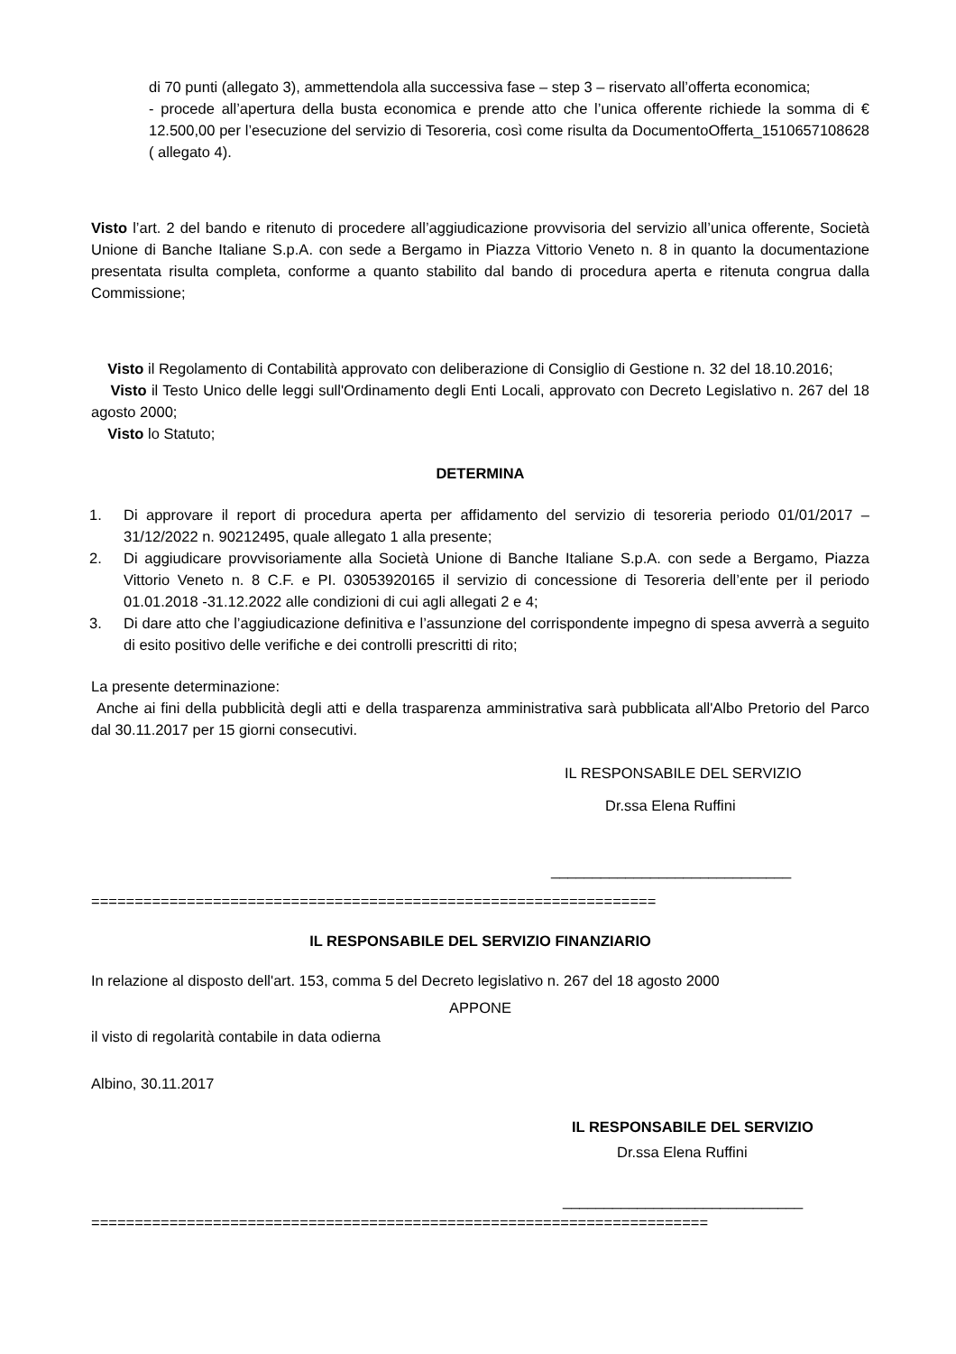di 70 punti (allegato 3), ammettendola alla successiva fase – step 3 – riservato all’offerta economica;
- procede all’apertura della busta economica e prende atto che l’unica offerente richiede la somma di € 12.500,00 per l’esecuzione del servizio di Tesoreria, così come risulta da DocumentoOfferta_1510657108628 ( allegato 4).
Visto l’art. 2 del bando e ritenuto di procedere all’aggiudicazione provvisoria del servizio all’unica offerente, Società Unione di Banche Italiane S.p.A. con sede a Bergamo in Piazza Vittorio Veneto n. 8 in quanto la documentazione presentata risulta completa, conforme a quanto stabilito dal bando di procedura aperta e ritenuta congrua dalla Commissione;
Visto il Regolamento di Contabilità approvato con deliberazione di Consiglio di Gestione n. 32 del 18.10.2016;
Visto il Testo Unico delle leggi sull'Ordinamento degli Enti Locali, approvato con Decreto Legislativo n. 267 del 18 agosto 2000;
Visto lo Statuto;
DETERMINA
1. Di approvare il report di procedura aperta per affidamento del servizio di tesoreria periodo 01/01/2017 – 31/12/2022 n. 90212495, quale allegato 1 alla presente;
2. Di aggiudicare provvisoriamente alla Società Unione di Banche Italiane S.p.A. con sede a Bergamo, Piazza Vittorio Veneto n. 8 C.F. e PI. 03053920165 il servizio di concessione di Tesoreria dell’ente per il periodo 01.01.2018 -31.12.2022 alle condizioni di cui agli allegati 2 e 4;
3. Di dare atto che l’aggiudicazione definitiva e l’assunzione del corrispondente impegno di spesa avverrà a seguito di esito positivo delle verifiche e dei controlli prescritti di rito;
La presente determinazione:
Anche ai fini della pubblicità degli atti e della trasparenza amministrativa sarà pubblicata all'Albo Pretorio del Parco dal 30.11.2017 per 15 giorni consecutivi.
IL RESPONSABILE DEL SERVIZIO
Dr.ssa Elena Ruffini
_____________________________
=================================================================
IL RESPONSABILE DEL SERVIZIO FINANZIARIO
In relazione al disposto dell'art. 153, comma 5 del Decreto legislativo n. 267 del 18 agosto 2000
APPONE
il visto di regolarità contabile in data odierna
Albino, 30.11.2017
IL RESPONSABILE DEL SERVIZIO
Dr.ssa Elena Ruffini
_____________________________
=======================================================================